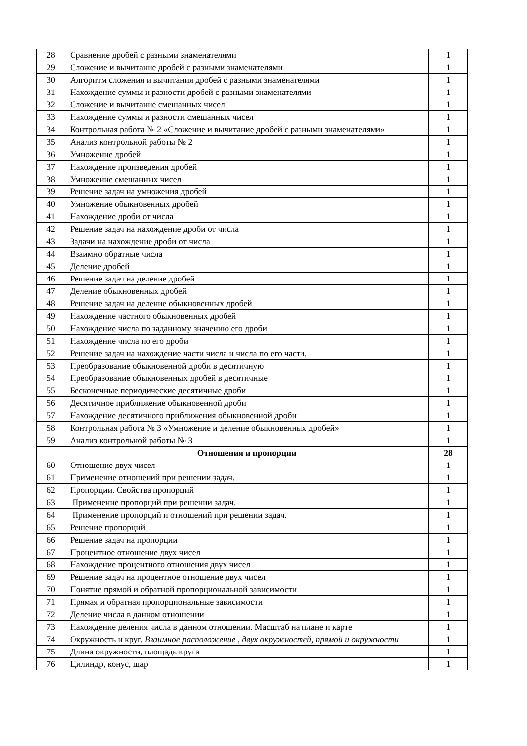| 28 | Сравнение дробей с разными знаменателями | 1 |
| 29 | Сложение и вычитание дробей с разными знаменателями | 1 |
| 30 | Алгоритм сложения и вычитания дробей с разными знаменателями | 1 |
| 31 | Нахождение суммы и разности дробей с разными знаменателями | 1 |
| 32 | Сложение и вычитание смешанных чисел | 1 |
| 33 | Нахождение суммы и разности смешанных чисел | 1 |
| 34 | Контрольная работа № 2 «Сложение и вычитание дробей с разными знаменателями» | 1 |
| 35 | Анализ контрольной работы № 2 | 1 |
| 36 | Умножение дробей | 1 |
| 37 | Нахождение произведения дробей | 1 |
| 38 | Умножение смешанных чисел | 1 |
| 39 | Решение задач на умножения дробей | 1 |
| 40 | Умножение обыкновенных дробей | 1 |
| 41 | Нахождение дроби от числа | 1 |
| 42 | Решение задач на нахождение дроби от числа | 1 |
| 43 | Задачи на нахождение дроби от числа | 1 |
| 44 | Взаимно обратные числа | 1 |
| 45 | Деление дробей | 1 |
| 46 | Решение задач на деление дробей | 1 |
| 47 | Деление обыкновенных дробей | 1 |
| 48 | Решение задач на деление обыкновенных дробей | 1 |
| 49 | Нахождение частного обыкновенных дробей | 1 |
| 50 | Нахождение числа по заданному значению его дроби | 1 |
| 51 | Нахождение числа по его дроби | 1 |
| 52 | Решение задач на нахождение части числа и числа по его части. | 1 |
| 53 | Преобразование обыкновенной дроби в десятичную | 1 |
| 54 | Преобразование обыкновенных дробей в десятичные | 1 |
| 55 | Бесконечные периодические десятичные дроби | 1 |
| 56 | Десятичное приближение обыкновенной дроби | 1 |
| 57 | Нахождение десятичного приближения обыкновенной дроби | 1 |
| 58 | Контрольная работа № 3 «Умножение и деление обыкновенных дробей» | 1 |
| 59 | Анализ контрольной работы № 3 | 1 |
| | Отношения и пропорции | 28 |
| 60 | Отношение двух чисел | 1 |
| 61 | Применение отношений при решении задач. | 1 |
| 62 | Пропорции. Свойства пропорций | 1 |
| 63 | Применение пропорций при решении задач. | 1 |
| 64 | Применение пропорций и отношений при решении задач. | 1 |
| 65 | Решение пропорций | 1 |
| 66 | Решение задач на пропорции | 1 |
| 67 | Процентное отношение двух чисел | 1 |
| 68 | Нахождение процентного отношения двух чисел | 1 |
| 69 | Решение задач на процентное отношение двух чисел | 1 |
| 70 | Понятие прямой и обратной пропорциональной зависимости | 1 |
| 71 | Прямая и обратная пропорциональные зависимости | 1 |
| 72 | Деление числа в данном отношении | 1 |
| 73 | Нахождение деления числа в данном отношении. Масштаб на плане и карте | 1 |
| 74 | Окружность и круг. Взаимное расположение , двух окружностей, прямой и окружности | 1 |
| 75 | Длина окружности, площадь круга | 1 |
| 76 | Цилиндр, конус, шар | 1 |